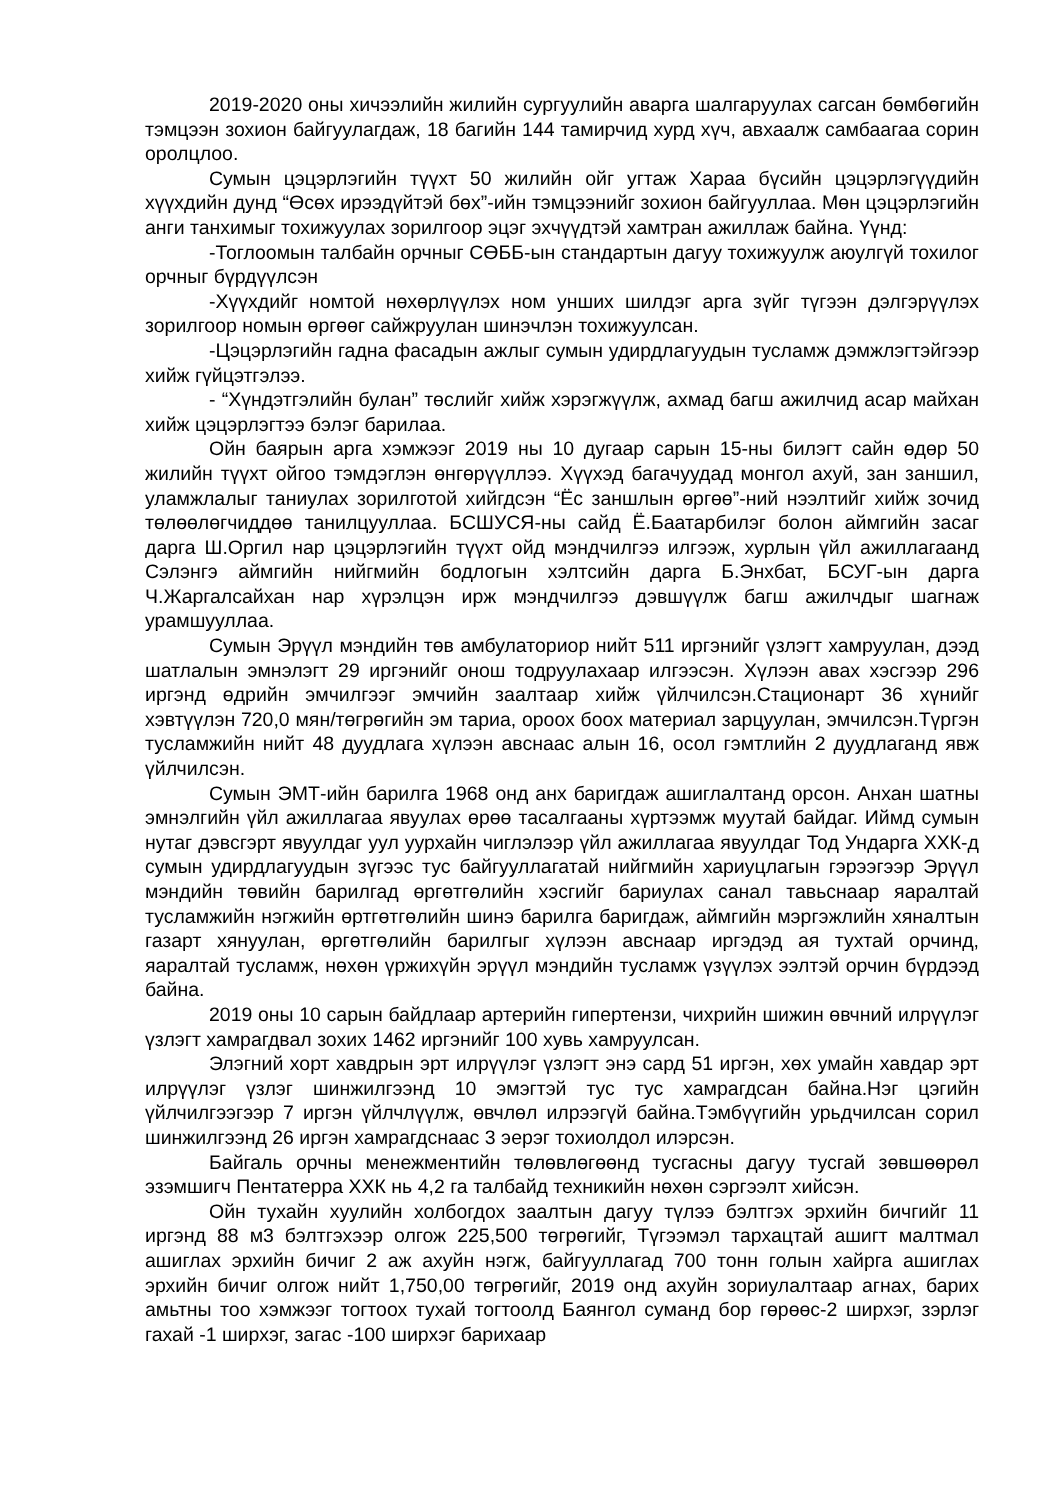2019-2020 оны хичээлийн жилийн сургуулийн аварга шалгаруулах сагсан бөмбөгийн тэмцээн зохион байгуулагдаж, 18 багийн 144 тамирчид хурд хүч, авхаалж самбаагаа сорин оролцлоо.
Сумын цэцэрлэгийн түүхт 50 жилийн ойг угтаж Хараа бүсийн цэцэрлэгүүдийн хүүхдийн дунд “Өсөх ирээдүйтэй бөх”-ийн тэмцээнийг зохион байгууллаа. Мөн цэцэрлэгийн анги танхимыг тохижуулах зорилгоор эцэг эхчүүдтэй хамтран ажиллаж байна. Үүнд:
-Тоглоомын талбайн орчныг СӨББ-ын стандартын дагуу тохижуулж аюулгүй тохилог орчныг бүрдүүлсэн
-Хүүхдийг номтой нөхөрлүүлэх ном унших шилдэг арга зүйг түгээн дэлгэрүүлэх зорилгоор номын өргөөг сайжруулан шинэчлэн тохижуулсан.
-Цэцэрлэгийн гадна фасадын ажлыг сумын удирдлагуудын тусламж дэмжлэгтэйгээр хийж гүйцэтгэлээ.
- “Хүндэтгэлийн булан” төслийг хийж хэрэгжүүлж, ахмад багш ажилчид асар майхан хийж цэцэрлэгтээ бэлэг барилаа.
Ойн баярын арга хэмжээг 2019 ны 10 дугаар сарын 15-ны билэгт сайн өдөр 50 жилийн түүхт ойгоо тэмдэглэн өнгөрүүллээ. Хүүхэд багачуудад монгол ахуй, зан заншил, уламжлалыг таниулах зорилготой хийгдсэн “Ёс заншлын өргөө”-ний нээлтийг хийж зочид төлөөлөгчиддөө танилцууллаа. БСШУСЯ-ны сайд Ё.Баатарбилэг болон аймгийн засаг дарга Ш.Оргил нар цэцэрлэгийн түүхт ойд мэндчилгээ илгээж, хурлын үйл ажиллагаанд Сэлэнгэ аймгийн нийгмийн бодлогын хэлтсийн дарга Б.Энхбат, БСУГ-ын дарга Ч.Жаргалсайхан нар хүрэлцэн ирж мэндчилгээ дэвшүүлж багш ажилчдыг шагнаж урамшууллаа.
Сумын Эрүүл мэндийн төв амбулаториор нийт 511 иргэнийг үзлэгт хамруулан, дээд шатлалын эмнэлэгт 29 иргэнийг онош тодруулахаар илгээсэн. Хүлээн авах хэсгээр 296 иргэнд өдрийн эмчилгээг эмчийн заалтаар хийж үйлчилсэн.Стационарт 36 хүнийг хэвтүүлэн 720,0 мян/төгрөгийн эм тариа, ороох боох материал зарцуулан, эмчилсэн.Түргэн тусламжийн нийт 48 дуудлага хүлээн авснаас алын 16, осол гэмтлийн 2 дуудлаганд явж үйлчилсэн.
Сумын ЭМТ-ийн барилга 1968 онд анх баригдаж ашиглалтанд орсон. Анхан шатны эмнэлгийн үйл ажиллагаа явуулах өрөө тасалгааны хүртээмж муутай байдаг. Иймд сумын нутаг дэвсгэрт явуулдаг уул уурхайн чиглэлээр үйл ажиллагаа явуулдаг Тод Ундарга ХХК-д сумын удирдлагуудын зүгээс тус байгууллагатай нийгмийн хариуцлагын гэрээгээр Эрүүл мэндийн төвийн барилгад өргөтгөлийн хэсгийг бариулах санал тавьснаар яаралтай тусламжийн нэгжийн өртгөтгөлийн шинэ барилга баригдаж, аймгийн мэргэжлийн хяналтын газарт хянуулан, өргөтгөлийн барилгыг хүлээн авснаар иргэдэд ая тухтай орчинд, яаралтай тусламж, нөхөн үржихүйн эрүүл мэндийн тусламж үзүүлэх ээлтэй орчин бүрдээд байна.
2019 оны 10 сарын байдлаар артерийн гипертензи, чихрийн шижин өвчний илрүүлэг үзлэгт хамрагдвал зохих 1462 иргэнийг 100 хувь хамруулсан.
Элэгний хорт хавдрын эрт илрүүлэг үзлэгт энэ сард 51 иргэн, хөх умайн хавдар эрт илрүүлэг үзлэг шинжилгээнд 10 эмэгтэй тус тус хамрагдсан байна.Нэг цэгийн үйлчилгээгээр 7 иргэн үйлчлүүлж, өвчлөл илрээгүй байна.Тэмбүүгийн урьдчилсан сорил шинжилгээнд 26 иргэн хамрагдснаас 3 эерэг тохиолдол илэрсэн.
Байгаль орчны менежментийн төлөвлөгөөнд тусгасны дагуу тусгай зөвшөөрөл эзэмшигч Пентатерра ХХК нь 4,2 га талбайд техникийн нөхөн сэргээлт хийсэн.
Ойн тухайн хуулийн холбогдох заалтын дагуу түлээ бэлтгэх эрхийн бичгийг 11 иргэнд 88 м3 бэлтгэхээр олгож 225,500 төгрөгийг, Түгээмэл тархацтай ашигт малтмал ашиглах эрхийн бичиг 2 аж ахуйн нэгж, байгууллагад 700 тонн голын хайрга ашиглах эрхийн бичиг олгож нийт 1,750,00 төгрөгийг, 2019 онд ахуйн зориулалтаар агнах, барих амьтны тоо хэмжээг тогтоох тухай тогтоолд Баянгол суманд бор гөрөөс-2 ширхэг, зэрлэг гахай -1 ширхэг, загас -100 ширхэг барихаар